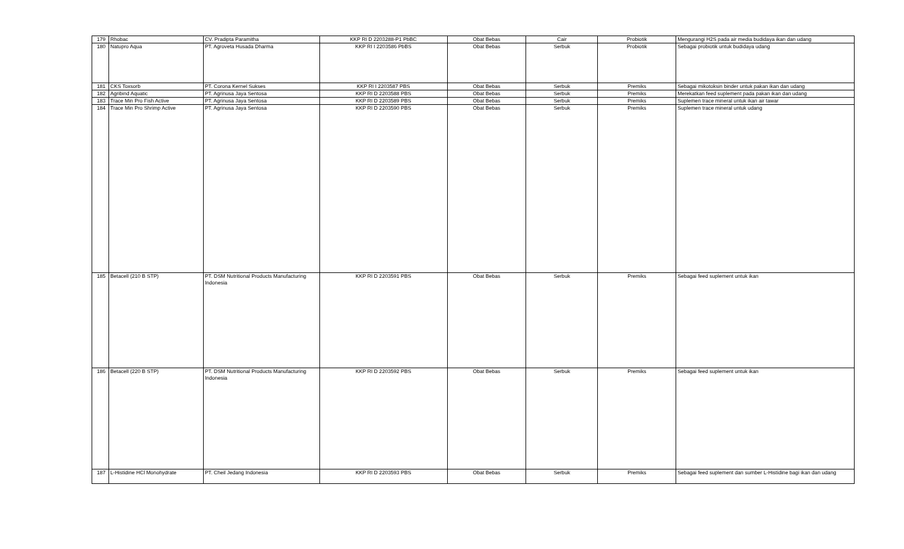| 179 | Rhobac | CV. Pradipta Paramitha | KKP RI D 2203288-P1 PbBC | Obat Bebas | Cair | Probiotik | Mengurangi H2S pada air media budidaya ikan dan udang |
| 180 | Natupro Aqua | PT. Agroveta Husada Dharma | KKP RI I 2203586 PbBS | Obat Bebas | Serbuk | Probiotik | Sebagai probiotik untuk budidaya udang |
| 181 | CKS Toxsorb | PT. Corona Kernel Sukses | KKP RI I 2203587 PBS | Obat Bebas | Serbuk | Premiks | Sebagai mikotoksin binder untuk pakan ikan dan udang |
| 182 | Agribind Aquatic | PT. Agrinusa Jaya Sentosa | KKP RI D 2203588 PBS | Obat Bebas | Serbuk | Premiks | Merekatkan feed suplement pada pakan ikan dan udang |
| 183 | Trace Min Pro Fish Active | PT. Agrinusa Jaya Sentosa | KKP RI D 2203589 PBS | Obat Bebas | Serbuk | Premiks | Suplemen trace mineral untuk ikan air tawar |
| 184 | Trace Min Pro Shrimp Active | PT. Agrinusa Jaya Sentosa | KKP RI D 2203590 PBS | Obat Bebas | Serbuk | Premiks | Suplemen trace mineral untuk udang |
| 185 | Betacell (210 B STP) | PT. DSM Nutritional Products Manufacturing Indonesia | KKP RI D 2203591 PBS | Obat Bebas | Serbuk | Premiks | Sebagai feed suplement untuk ikan |
| 186 | Betacell (220 B STP) | PT. DSM Nutritional Products Manufacturing Indonesia | KKP RI D 2203592 PBS | Obat Bebas | Serbuk | Premiks | Sebagai feed suplement untuk ikan |
| 187 | L-Histidine HCl Monohydrate | PT. Cheil Jedang Indonesia | KKP RI D 2203593 PBS | Obat Bebas | Serbuk | Premiks | Sebagai feed suplement dan sumber L-Histidine bagi ikan dan udang |